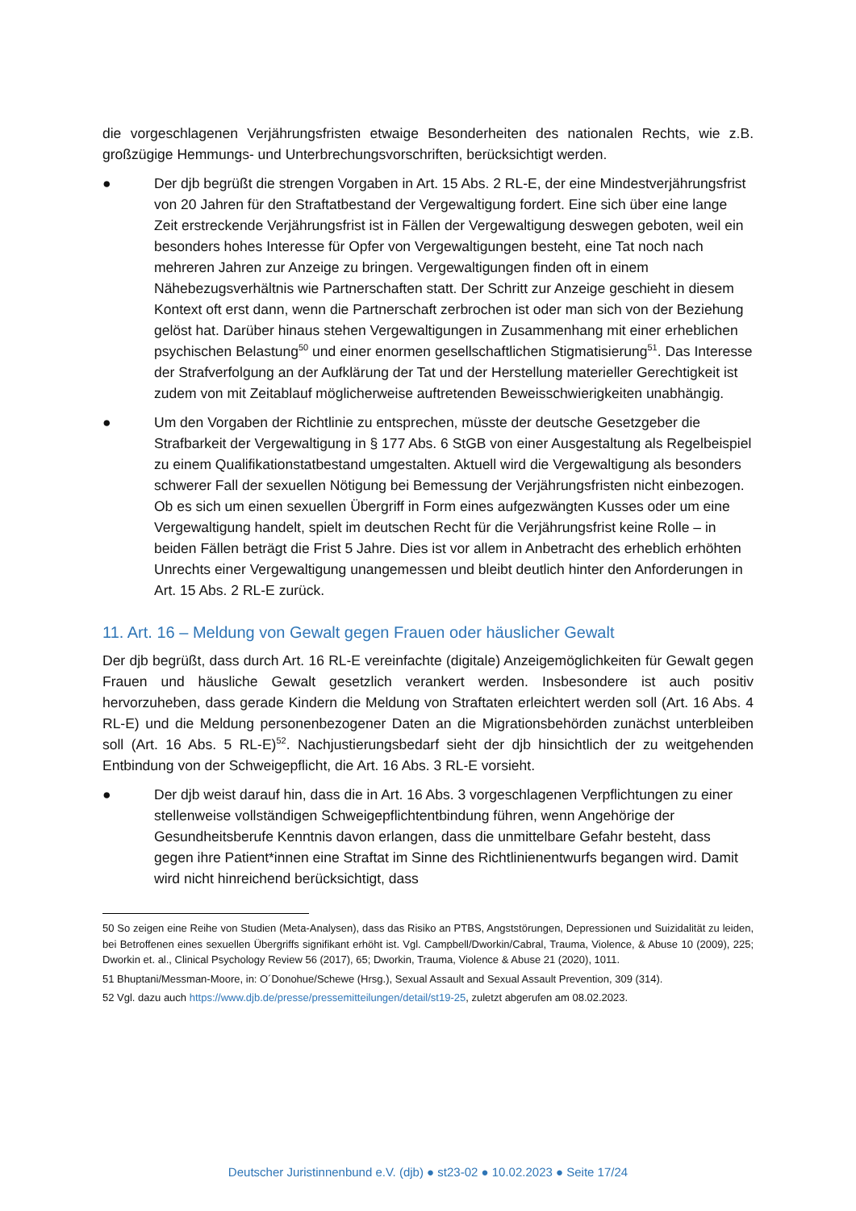die vorgeschlagenen Verjährungsfristen etwaige Besonderheiten des nationalen Rechts, wie z.B. großzügige Hemmungs- und Unterbrechungsvorschriften, berücksichtigt werden.
● Der djb begrüßt die strengen Vorgaben in Art. 15 Abs. 2 RL-E, der eine Mindestverjährungsfrist von 20 Jahren für den Straftatbestand der Vergewaltigung fordert. Eine sich über eine lange Zeit erstreckende Verjährungsfrist ist in Fällen der Vergewaltigung deswegen geboten, weil ein besonders hohes Interesse für Opfer von Vergewaltigungen besteht, eine Tat noch nach mehreren Jahren zur Anzeige zu bringen. Vergewaltigungen finden oft in einem Nähebezugsverhältnis wie Partnerschaften statt. Der Schritt zur Anzeige geschieht in diesem Kontext oft erst dann, wenn die Partnerschaft zerbrochen ist oder man sich von der Beziehung gelöst hat. Darüber hinaus stehen Vergewaltigungen in Zusammenhang mit einer erheblichen psychischen Belastung<sup>50</sup> und einer enormen gesellschaftlichen Stigmatisierung<sup>51</sup>. Das Interesse der Strafverfolgung an der Aufklärung der Tat und der Herstellung materieller Gerechtigkeit ist zudem von mit Zeitablauf möglicherweise auftretenden Beweisschwierigkeiten unabhängig.
● Um den Vorgaben der Richtlinie zu entsprechen, müsste der deutsche Gesetzgeber die Strafbarkeit der Vergewaltigung in § 177 Abs. 6 StGB von einer Ausgestaltung als Regelbeispiel zu einem Qualifikationstatbestand umgestalten. Aktuell wird die Vergewaltigung als besonders schwerer Fall der sexuellen Nötigung bei Bemessung der Verjährungsfristen nicht einbezogen. Ob es sich um einen sexuellen Übergriff in Form eines aufgezwängten Kusses oder um eine Vergewaltigung handelt, spielt im deutschen Recht für die Verjährungsfrist keine Rolle – in beiden Fällen beträgt die Frist 5 Jahre. Dies ist vor allem in Anbetracht des erheblich erhöhten Unrechts einer Vergewaltigung unangemessen und bleibt deutlich hinter den Anforderungen in Art. 15 Abs. 2 RL-E zurück.
11. Art. 16 – Meldung von Gewalt gegen Frauen oder häuslicher Gewalt
Der djb begrüßt, dass durch Art. 16 RL-E vereinfachte (digitale) Anzeigemöglichkeiten für Gewalt gegen Frauen und häusliche Gewalt gesetzlich verankert werden. Insbesondere ist auch positiv hervorzuheben, dass gerade Kindern die Meldung von Straftaten erleichtert werden soll (Art. 16 Abs. 4 RL-E) und die Meldung personenbezogener Daten an die Migrationsbehörden zunächst unterbleiben soll (Art. 16 Abs. 5 RL-E)<sup>52</sup>. Nachjustierungsbedarf sieht der djb hinsichtlich der zu weitgehenden Entbindung von der Schweigepflicht, die Art. 16 Abs. 3 RL-E vorsieht.
● Der djb weist darauf hin, dass die in Art. 16 Abs. 3 vorgeschlagenen Verpflichtungen zu einer stellenweise vollständigen Schweigepflichtentbindung führen, wenn Angehörige der Gesundheitsberufe Kenntnis davon erlangen, dass die unmittelbare Gefahr besteht, dass gegen ihre Patient*innen eine Straftat im Sinne des Richtlinienentwurfs begangen wird. Damit wird nicht hinreichend berücksichtigt, dass
50 So zeigen eine Reihe von Studien (Meta-Analysen), dass das Risiko an PTBS, Angststörungen, Depressionen und Suizidalität zu leiden, bei Betroffenen eines sexuellen Übergriffs signifikant erhöht ist. Vgl. Campbell/Dworkin/Cabral, Trauma, Violence, & Abuse 10 (2009), 225; Dworkin et. al., Clinical Psychology Review 56 (2017), 65; Dworkin, Trauma, Violence & Abuse 21 (2020), 1011.
51 Bhuptani/Messman-Moore, in: O´Donohue/Schewe (Hrsg.), Sexual Assault and Sexual Assault Prevention, 309 (314).
52 Vgl. dazu auch https://www.djb.de/presse/pressemitteilungen/detail/st19-25, zuletzt abgerufen am 08.02.2023.
Deutscher Juristinnenbund e.V. (djb) ● st23-02 ● 10.02.2023 ● Seite 17/24